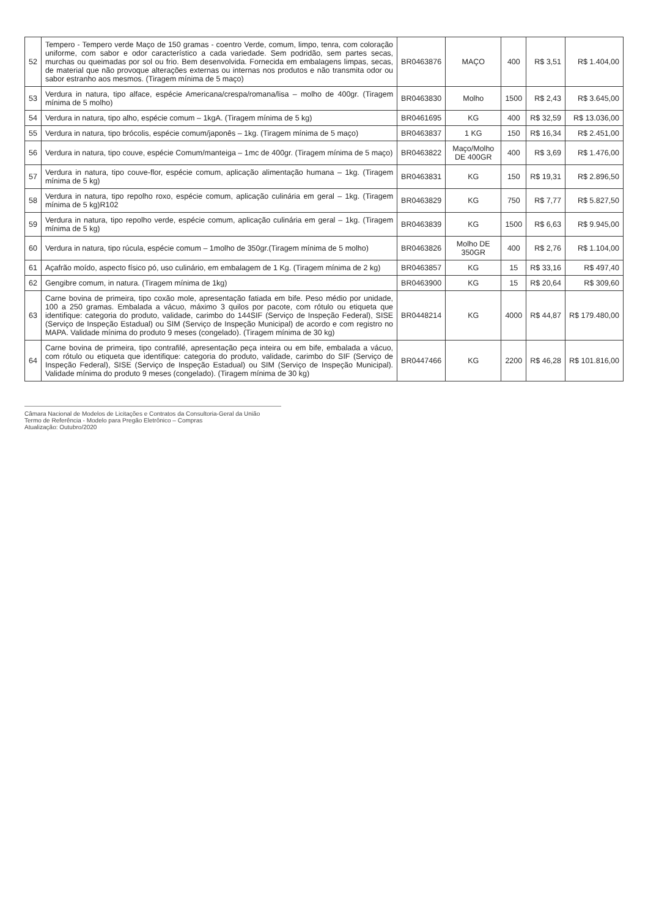| 52 | Tempero - Tempero verde Maço de 150 gramas - coentro Verde, comum, limpo, tenra, com coloração uniforme, com sabor e odor característico a cada variedade. Sem podridão, sem partes secas, murchas ou queimadas por sol ou frio. Bem desenvolvida. Fornecida em embalagens limpas, secas, de material que não provoque alterações externas ou internas nos produtos e não transmita odor ou sabor estranho aos mesmos. (Tiragem mínima de 5 maço) | BR0463876 | MAÇO | 400 | R$ 3,51 | R$ 1.404,00 |
| 53 | Verdura in natura, tipo alface, espécie Americana/crespa/romana/lisa – molho de 400gr. (Tiragem mínima de 5 molho) | BR0463830 | Molho | 1500 | R$ 2,43 | R$ 3.645,00 |
| 54 | Verdura in natura, tipo alho, espécie comum – 1kgA. (Tiragem mínima de 5 kg) | BR0461695 | KG | 400 | R$ 32,59 | R$ 13.036,00 |
| 55 | Verdura in natura, tipo brócolis, espécie comum/japonês – 1kg. (Tiragem mínima de 5 maço) | BR0463837 | 1 KG | 150 | R$ 16,34 | R$ 2.451,00 |
| 56 | Verdura in natura, tipo couve, espécie Comum/manteiga – 1mc de 400gr. (Tiragem mínima de 5 maço) | BR0463822 | Maço/Molho DE 400GR | 400 | R$ 3,69 | R$ 1.476,00 |
| 57 | Verdura in natura, tipo couve-flor, espécie comum, aplicação alimentação humana – 1kg. (Tiragem mínima de 5 kg) | BR0463831 | KG | 150 | R$ 19,31 | R$ 2.896,50 |
| 58 | Verdura in natura, tipo repolho roxo, espécie comum, aplicação culinária em geral – 1kg. (Tiragem mínima de 5 kg)R102 | BR0463829 | KG | 750 | R$ 7,77 | R$ 5.827,50 |
| 59 | Verdura in natura, tipo repolho verde, espécie comum, aplicação culinária em geral – 1kg. (Tiragem mínima de 5 kg) | BR0463839 | KG | 1500 | R$ 6,63 | R$ 9.945,00 |
| 60 | Verdura in natura, tipo rúcula, espécie comum – 1molho de 350gr.(Tiragem mínima de 5 molho) | BR0463826 | Molho DE 350GR | 400 | R$ 2,76 | R$ 1.104,00 |
| 61 | Açafrão moído, aspecto físico pó, uso culinário, em embalagem de 1 Kg. (Tiragem mínima de 2 kg) | BR0463857 | KG | 15 | R$ 33,16 | R$ 497,40 |
| 62 | Gengibre comum, in natura. (Tiragem mínima de 1kg) | BR0463900 | KG | 15 | R$ 20,64 | R$ 309,60 |
| 63 | Carne bovina de primeira, tipo coxão mole, apresentação fatiada em bife. Peso médio por unidade, 100 a 250 gramas. Embalada a vácuo, máximo 3 quilos por pacote, com rótulo ou etiqueta que identifique: categoria do produto, validade, carimbo do 144SIF (Serviço de Inspeção Federal), SISE (Serviço de Inspeção Estadual) ou SIM (Serviço de Inspeção Municipal) de acordo e com registro no MAPA. Validade mínima do produto 9 meses (congelado). (Tiragem mínima de 30 kg) | BR0448214 | KG | 4000 | R$ 44,87 | R$ 179.480,00 |
| 64 | Carne bovina de primeira, tipo contrafilé, apresentação peça inteira ou em bife, embalada a vácuo, com rótulo ou etiqueta que identifique: categoria do produto, validade, carimbo do SIF (Serviço de Inspeção Federal), SISE (Serviço de Inspeção Estadual) ou SIM (Serviço de Inspeção Municipal). Validade mínima do produto 9 meses (congelado). (Tiragem mínima de 30 kg) | BR0447466 | KG | 2200 | R$ 46,28 | R$ 101.816,00 |
Câmara Nacional de Modelos de Licitações e Contratos da Consultoria-Geral da União
Termo de Referência - Modelo para Pregão Eletrônico – Compras
Atualização: Outubro/2020